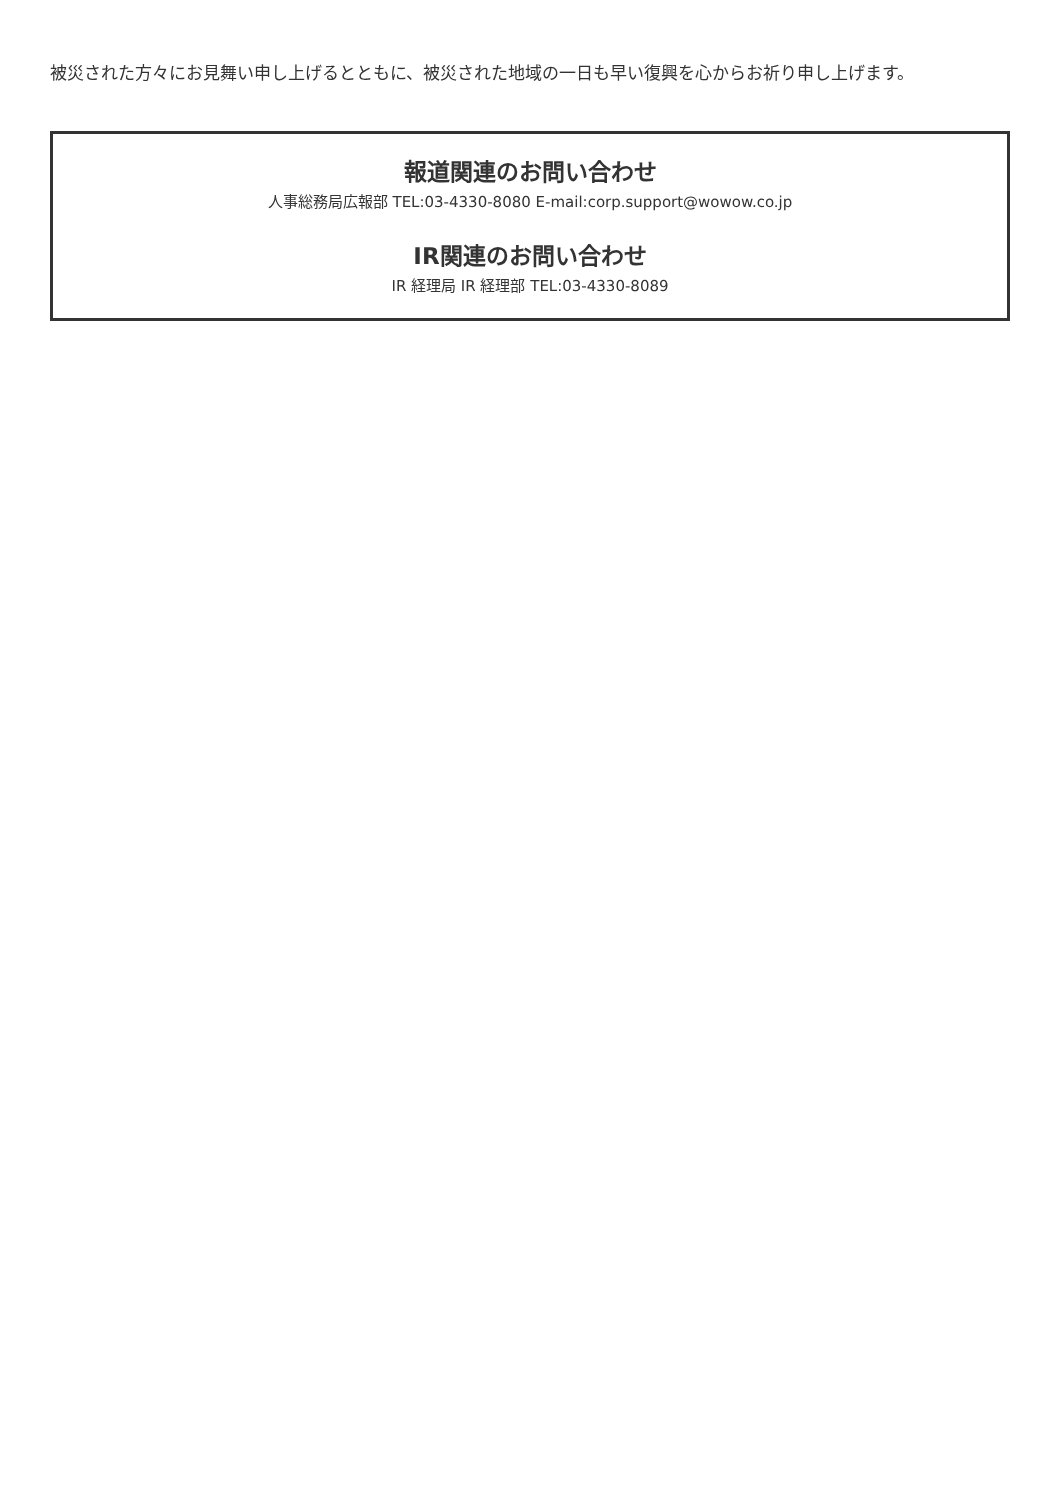被災された方々にお見舞い申し上げるとともに、被災された地域の一日も早い復興を心からお祈り申し上げます。
報道関連のお問い合わせ
人事総務局広報部 TEL:03-4330-8080 E-mail:corp.support@wowow.co.jp
IR関連のお問い合わせ
IR 経理局 IR 経理部 TEL:03-4330-8089